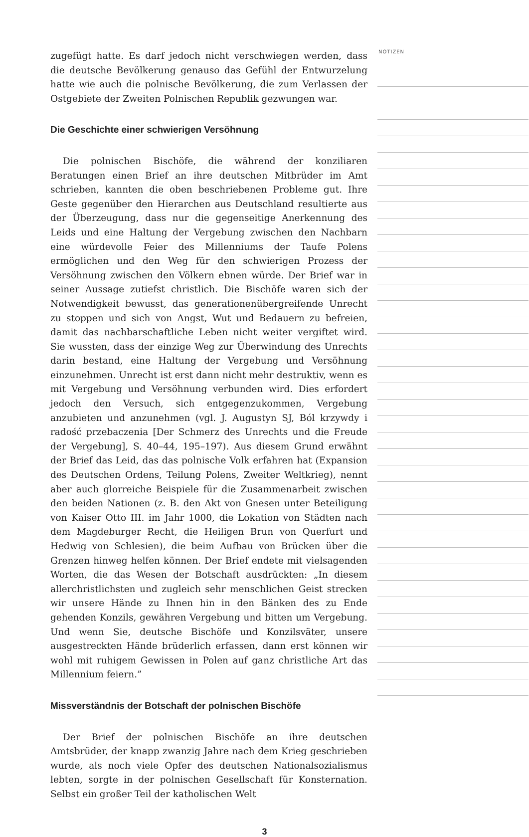zugefügt hatte. Es darf jedoch nicht verschwiegen werden, dass die deutsche Bevölkerung genauso das Gefühl der Entwurzelung hatte wie auch die polnische Bevölkerung, die zum Verlassen der Ostgebiete der Zweiten Polnischen Republik gezwungen war.
Die Geschichte einer schwierigen Versöhnung
Die polnischen Bischöfe, die während der konziliaren Beratungen einen Brief an ihre deutschen Mitbrüder im Amt schrieben, kannten die oben beschriebenen Probleme gut. Ihre Geste gegenüber den Hierarchen aus Deutschland resultierte aus der Überzeugung, dass nur die gegenseitige Anerkennung des Leids und eine Haltung der Vergebung zwischen den Nachbarn eine würdevolle Feier des Millenniums der Taufe Polens ermöglichen und den Weg für den schwierigen Prozess der Versöhnung zwischen den Völkern ebnen würde. Der Brief war in seiner Aussage zutiefst christlich. Die Bischöfe waren sich der Notwendigkeit bewusst, das generationenübergreifende Unrecht zu stoppen und sich von Angst, Wut und Bedauern zu befreien, damit das nachbarschaftliche Leben nicht weiter vergiftet wird. Sie wussten, dass der einzige Weg zur Überwindung des Unrechts darin bestand, eine Haltung der Vergebung und Versöhnung einzunehmen. Unrecht ist erst dann nicht mehr destruktiv, wenn es mit Vergebung und Versöhnung verbunden wird. Dies erfordert jedoch den Versuch, sich entgegenzukommen, Vergebung anzubieten und anzunehmen (vgl. J. Augustyn SJ, Ból krzywdy i radość przebaczenia [Der Schmerz des Unrechts und die Freude der Vergebung], S. 40–44, 195–197). Aus diesem Grund erwähnt der Brief das Leid, das das polnische Volk erfahren hat (Expansion des Deutschen Ordens, Teilung Polens, Zweiter Weltkrieg), nennt aber auch glorreiche Beispiele für die Zusammenarbeit zwischen den beiden Nationen (z. B. den Akt von Gnesen unter Beteiligung von Kaiser Otto III. im Jahr 1000, die Lokation von Städten nach dem Magdeburger Recht, die Heiligen Brun von Querfurt und Hedwig von Schlesien), die beim Aufbau von Brücken über die Grenzen hinweg helfen können. Der Brief endete mit vielsagenden Worten, die das Wesen der Botschaft ausdrückten: „In diesem allerchristlichsten und zugleich sehr menschlichen Geist strecken wir unsere Hände zu Ihnen hin in den Bänken des zu Ende gehenden Konzils, gewähren Vergebung und bitten um Vergebung. Und wenn Sie, deutsche Bischöfe und Konzilsväter, unsere ausgestreckten Hände brüderlich erfassen, dann erst können wir wohl mit ruhigem Gewissen in Polen auf ganz christliche Art das Millennium feiern.”
Missverständnis der Botschaft der polnischen Bischöfe
Der Brief der polnischen Bischöfe an ihre deutschen Amtsbrüder, der knapp zwanzig Jahre nach dem Krieg geschrieben wurde, als noch viele Opfer des deutschen Nationalsozialismus lebten, sorgte in der polnischen Gesellschaft für Konsternation. Selbst ein großer Teil der katholischen Welt
NOTIZEN
3